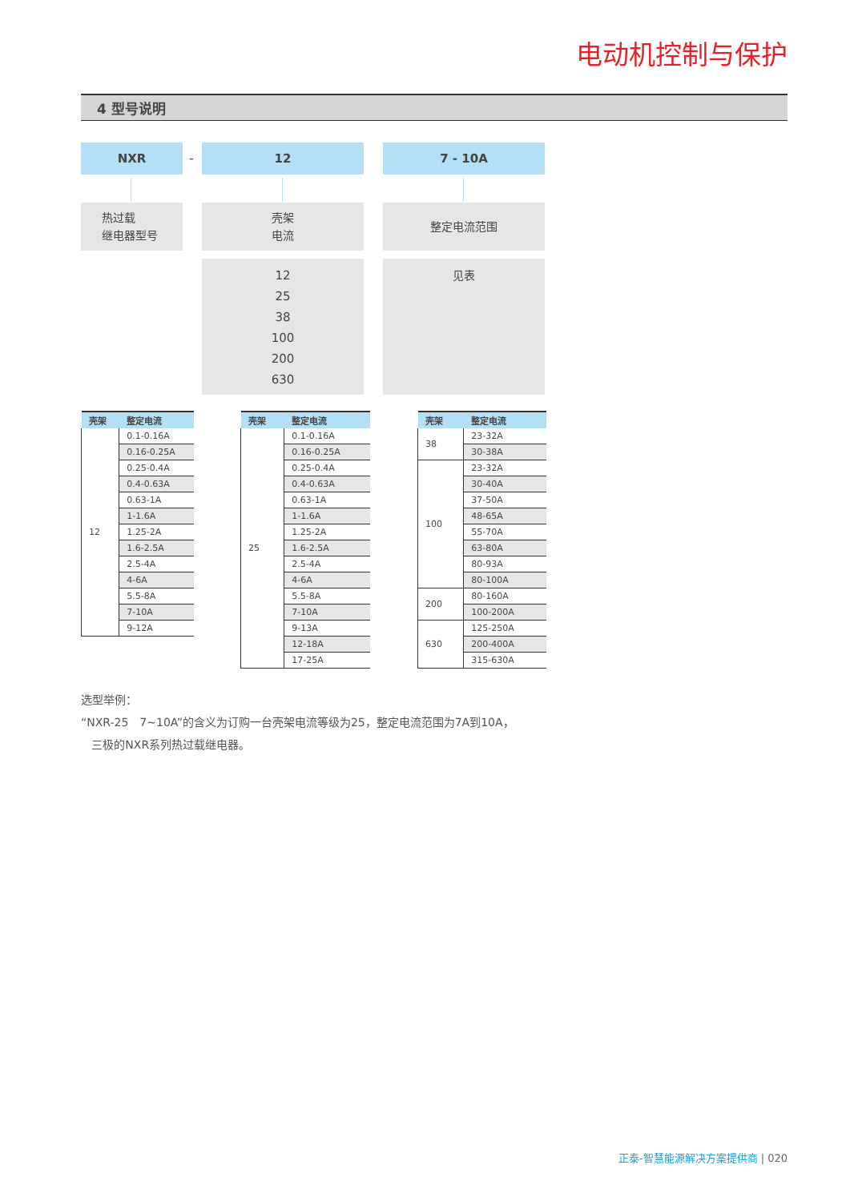电动机控制与保护
4 型号说明
NXR
-
12 7 - 10A
热过载
继电器型号
壳架
电流
整定电流范围
12
25
38
100
200
630
见表
| 壳架 | 整定电流 |
| --- | --- |
| 12 | 0.1-0.16A |
| | 0.16-0.25A |
| | 0.25-0.4A |
| | 0.4-0.63A |
| | 0.63-1A |
| | 1-1.6A |
| | 1.25-2A |
| | 1.6-2.5A |
| | 2.5-4A |
| | 4-6A |
| | 5.5-8A |
| | 7-10A |
| | 9-12A |
| 壳架 | 整定电流 |
| --- | --- |
| 25 | 0.1-0.16A |
| | 0.16-0.25A |
| | 0.25-0.4A |
| | 0.4-0.63A |
| | 0.63-1A |
| | 1-1.6A |
| | 1.25-2A |
| | 1.6-2.5A |
| | 2.5-4A |
| | 4-6A |
| | 5.5-8A |
| | 7-10A |
| | 9-13A |
| | 12-18A |
| | 17-25A |
| 壳架 | 整定电流 |
| --- | --- |
| 38 | 23-32A |
| | 30-38A |
| 100 | 23-32A |
| | 30-40A |
| | 37-50A |
| | 48-65A |
| | 55-70A |
| | 63-80A |
| | 80-93A |
| | 80-100A |
| 200 | 80-160A |
| | 100-200A |
| 630 | 125-250A |
| | 200-400A |
| | 315-630A |
选型举例：
“NXR-25　7~10A”的含义为订购一台壳架电流等级为25，整定电流范围为7A到10A，
三极的NXR系列热过载继电器。
正泰-智慧能源解决方案提供商 | 020